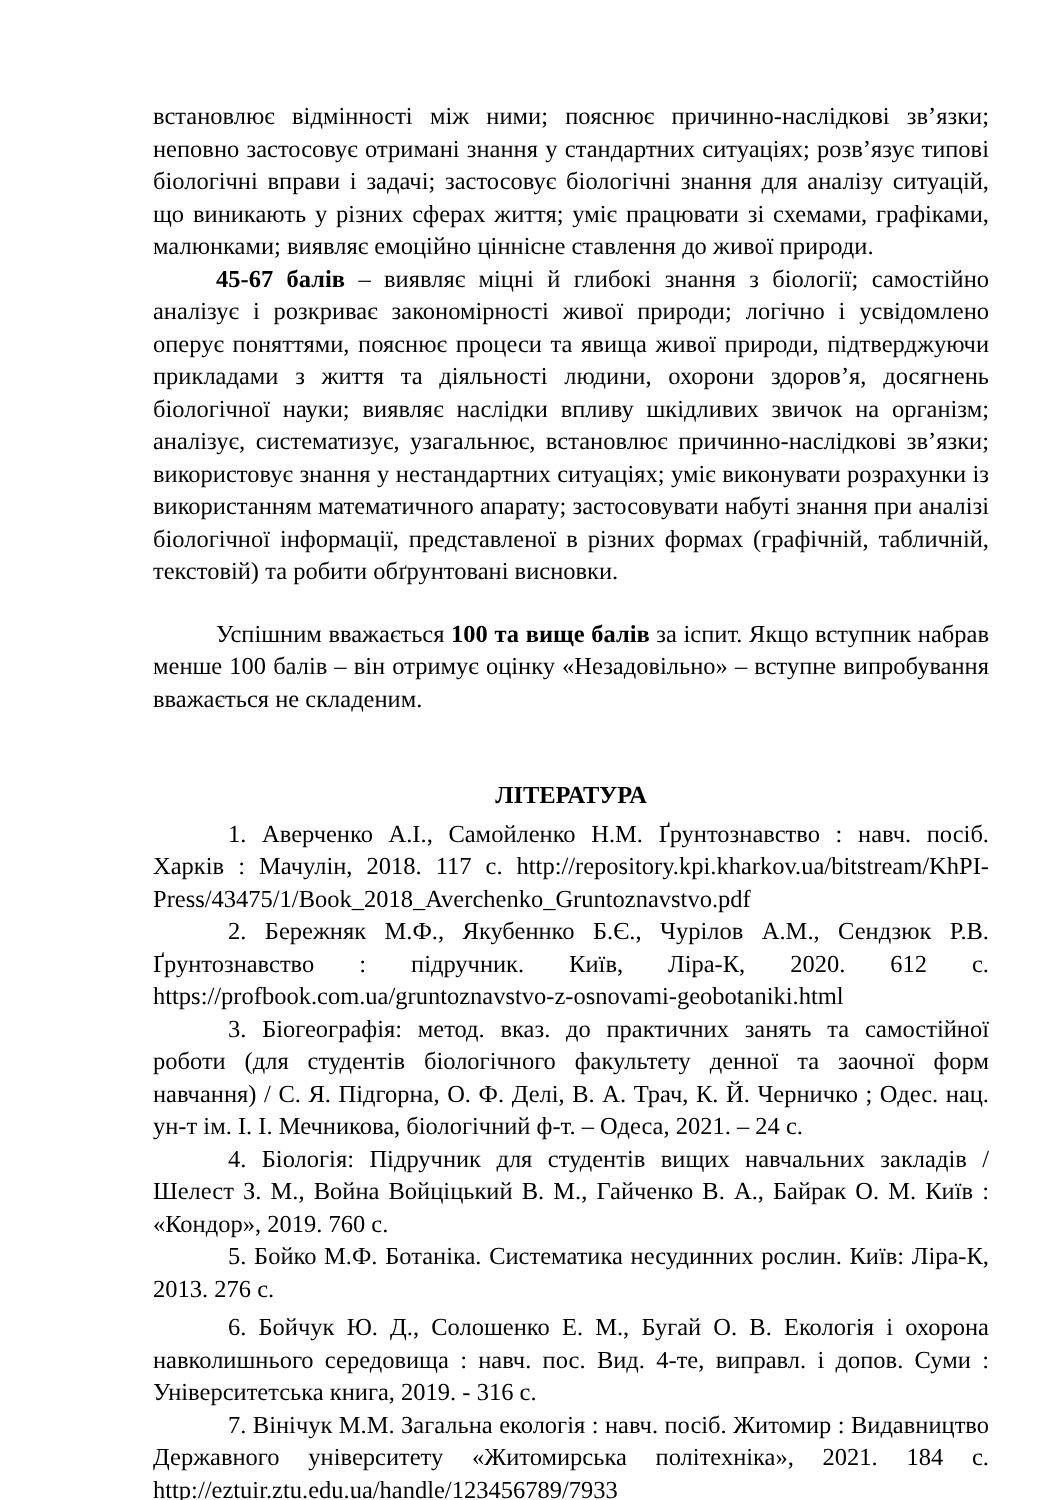встановлює відмінності між ними; пояснює причинно-наслідкові зв’язки; неповно застосовує отримані знання у стандартних ситуаціях; розв’язує типові біологічні вправи і задачі; застосовує біологічні знання для аналізу ситуацій, що виникають у різних сферах життя; уміє працювати зі схемами, графіками, малюнками; виявляє емоційно ціннісне ставлення до живої природи.
45-67 балів – виявляє міцні й глибокі знання з біології; самостійно аналізує і розкриває закономірності живої природи; логічно і усвідомлено оперує поняттями, пояснює процеси та явища живої природи, підтверджуючи прикладами з життя та діяльності людини, охорони здоров’я, досягнень біологічної науки; виявляє наслідки впливу шкідливих звичок на організм; аналізує, систематизує, узагальнює, встановлює причинно-наслідкові зв’язки; використовує знання у нестандартних ситуаціях; уміє виконувати розрахунки із використанням математичного апарату; застосовувати набуті знання при аналізі біологічної інформації, представленої в різних формах (графічній, табличній, текстовій) та робити обґрунтовані висновки.
Успішним вважається 100 та вище балів за іспит. Якщо вступник набрав менше 100 балів – він отримує оцінку «Незадовільно» – вступне випробування вважається не складеним.
ЛІТЕРАТУРА
1. Аверченко А.І., Самойленко Н.М. Ґрунтознавство : навч. посіб. Харків : Мачулін, 2018. 117 с. http://repository.kpi.kharkov.ua/bitstream/KhPI-Press/43475/1/Book_2018_Averchenko_Gruntoznavstvo.pdf
2. Бережняк М.Ф., Якубеннко Б.Є., Чурілов А.М., Сендзюк Р.В. Ґрунтознавство : підручник. Київ, Ліра-К, 2020. 612 с. https://profbook.com.ua/gruntoznavstvo-z-osnovami-geobotaniki.html
3. Біогеографія: метод. вказ. до практичних занять та самостійної роботи (для студентів біологічного факультету денної та заочної форм навчання) / С. Я. Підгорна, О. Ф. Делі, В. А. Трач, К. Й. Черничко ; Одес. нац. ун-т ім. І. І. Мечникова, біологічний ф-т. – Одеса, 2021. – 24 с.
4. Біологія: Підручник для студентів вищих навчальних закладів / Шелест З. М., Война Войціцький В. М., Гайченко В. А., Байрак О. М. Київ : «Кондор», 2019. 760 с.
5. Бойко М.Ф. Ботаніка. Систематика несудинних рослин. Київ: Ліра-К, 2013. 276 с.
6. Бойчук Ю. Д., Солошенко Е. М., Бугай О. В. Екологія і охорона навколишнього середовища : навч. пос. Вид. 4-те, виправл. і допов. Суми : Університетська книга, 2019. - 316 с.
7. Вінічук М.М. Загальна екологія : навч. посіб. Житомир : Видавництво Державного університету «Житомирська політехніка», 2021. 184 с. http://eztuir.ztu.edu.ua/handle/123456789/7933